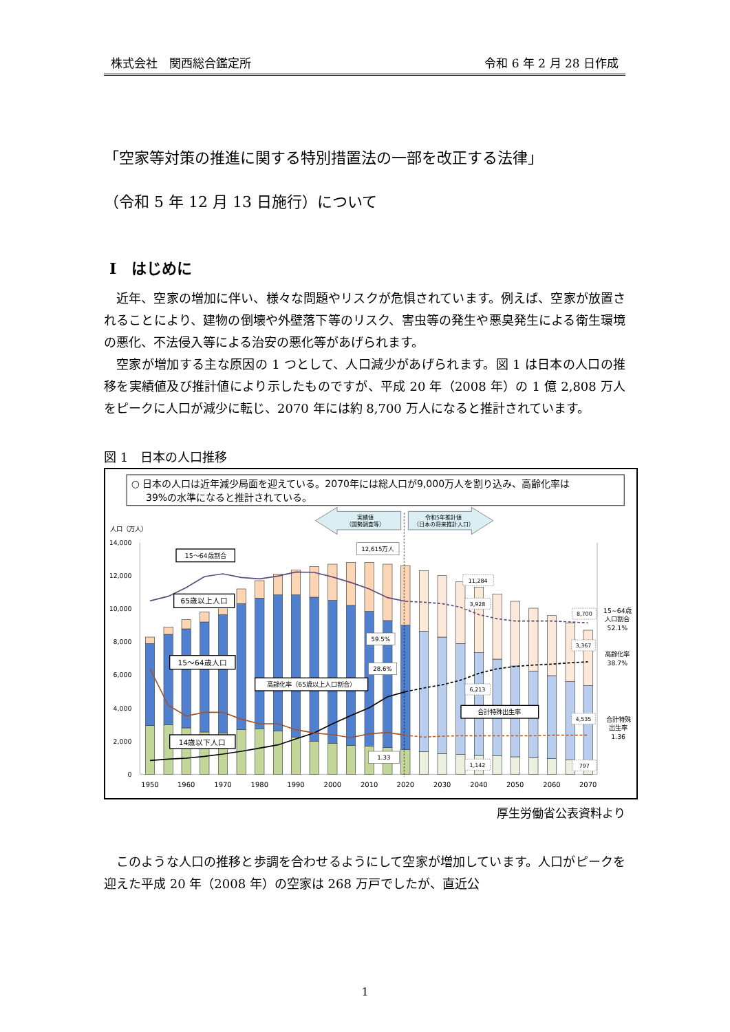株式会社　関西総合鑑定所 令和 6 年 2 月 28 日作成
「空家等対策の推進に関する特別措置法の一部を改正する法律」
（令和 5 年 12 月 13 日施行）について
Ⅰ　はじめに
近年、空家の増加に伴い、様々な問題やリスクが危惧されています。例えば、空家が放置されることにより、建物の倒壊や外壁落下等のリスク、害虫等の発生や悪臭発生による衛生環境の悪化、不法侵入等による治安の悪化等があげられます。
空家が増加する主な原因の 1 つとして、人口減少があげられます。図 1 は日本の人口の推移を実績値及び推計値により示したものですが、平成 20 年（2008 年）の 1 億 2,808 万人をピークに人口が減少に転じ、2070 年には約 8,700 万人になると推計されています。
図 1　日本の人口推移
○ 日本の人口は近年減少局面を迎えている。2070年には総人口が9,000万人を割り込み、高齢化率は
39%の水準になると推計されている。
実績値
（国勢調査等）
令和5年推計値
（日本の将来推計人口）
人口（万人）
14,000
12,000
10,000
8,000
6,000
4,000
2,000
0
15～64歳割合
65歳以上人口
15～64歳人口
14歳以下人口
高齢化率（65歳以上人口割合）
合計特殊出生率
12,615万人
59.5%
28.6%
1.33
11,284
3,928
6,213
1,142
8,700
3,367
4,535
797
15~64歳
人口割合
52.1%
高齢化率
38.7%
合計特殊
出生率
1.36
1950
1960
1970
1980
1990
2000
2010
2020
2030
2040
2050
2060
2070
厚生労働省公表資料より
このような人口の推移と歩調を合わせるようにして空家が増加しています。人口がピークを迎えた平成 20 年（2008 年）の空家は 268 万戸でしたが、直近公
1